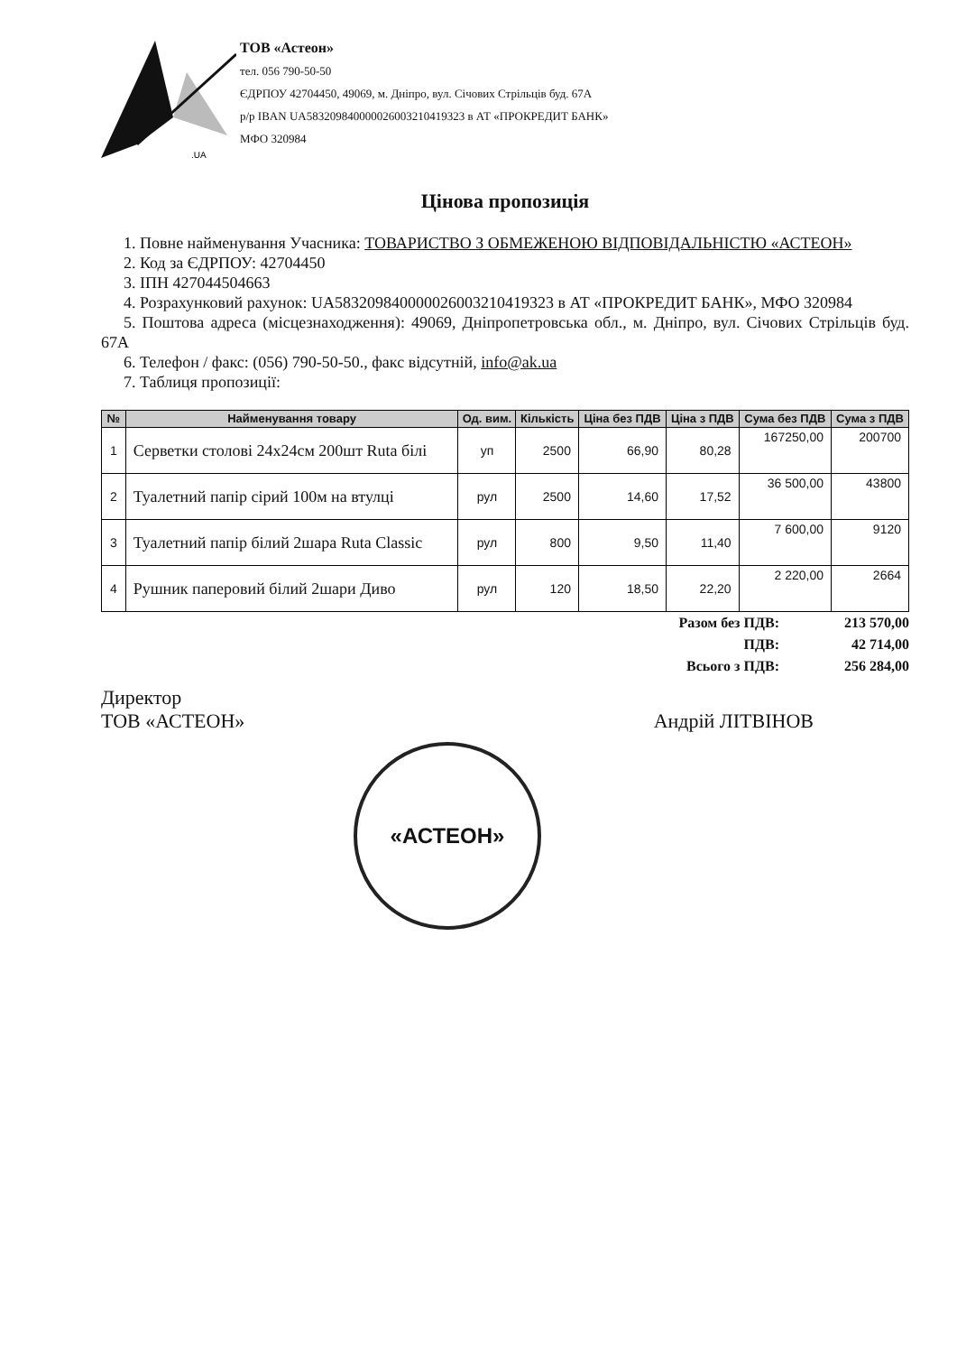.UA
ТОВ «Астеон»
тел. 056 790-50-50
ЄДРПОУ 42704450, 49069, м. Дніпро, вул. Січових Стрільців буд. 67А
р/р IBAN UA583209840000026003210419323 в АТ «ПРОКРЕДИТ БАНК»
МФО 320984
Цінова пропозиція
1. Повне найменування Учасника: ТОВАРИСТВО З ОБМЕЖЕНОЮ ВІДПОВІДАЛЬНІСТЮ «АСТЕОН»
2. Код за ЄДРПОУ: 42704450
3. ІПН 427044504663
4. Розрахунковий рахунок: UA583209840000026003210419323 в АТ «ПРОКРЕДИТ БАНК», МФО 320984
5. Поштова адреса (місцезнаходження): 49069, Дніпропетровська обл., м. Дніпро, вул. Січових Стрільців буд. 67А
6. Телефон / факс: (056) 790-50-50., факс відсутній, info@ak.ua
7. Таблиця пропозиції:
| № | Найменування товару | Од. вим. | Кількість | Ціна без ПДВ | Ціна з ПДВ | Сума без ПДВ | Сума з ПДВ |
| --- | --- | --- | --- | --- | --- | --- | --- |
| 1 | Серветки столові 24х24см 200шт Ruta білі | уп | 2500 | 66,90 | 80,28 | 167250,00 | 200700 |
| 2 | Туалетний папір сірий 100м на втулці | рул | 2500 | 14,60 | 17,52 | 36 500,00 | 43800 |
| 3 | Туалетний папір білий 2шара Ruta Classic | рул | 800 | 9,50 | 11,40 | 7 600,00 | 9120 |
| 4 | Рушник паперовий білий 2шари Диво | рул | 120 | 18,50 | 22,20 | 2 220,00 | 2664 |
Разом без ПДВ: 213 570,00
ПДВ: 42 714,00
Всього з ПДВ: 256 284,00
Директор
ТОВ «АСТЕОН»
Андрій ЛІТВІНОВ
«АСТЕОН»